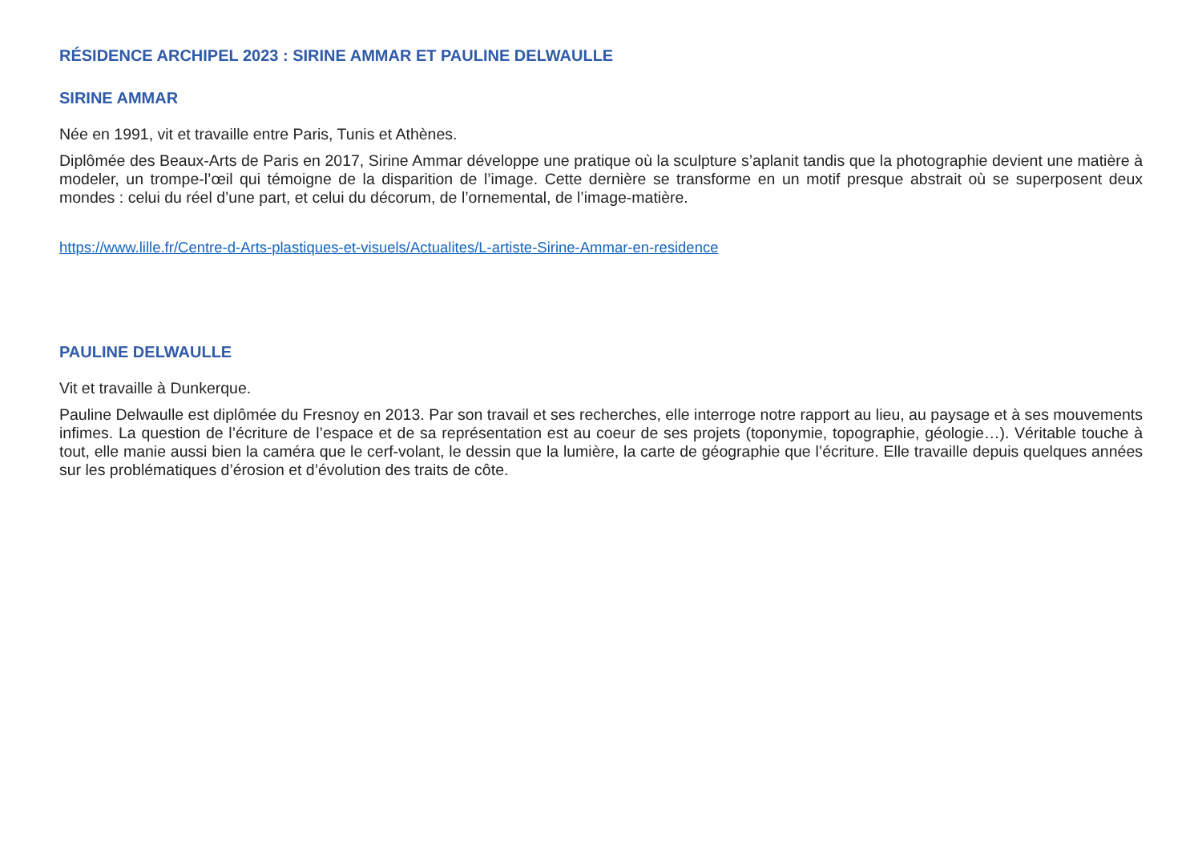RÉSIDENCE ARCHIPEL 2023 : SIRINE AMMAR ET PAULINE DELWAULLE
SIRINE AMMAR
Née en 1991, vit et travaille entre Paris, Tunis et Athènes.
Diplômée des Beaux-Arts de Paris en 2017, Sirine Ammar développe une pratique où la sculpture s’aplanit tandis que la photographie devient une matière à modeler, un trompe-l’œil qui témoigne de la disparition de l’image. Cette dernière se transforme en un motif presque abstrait où se superposent deux mondes : celui du réel d’une part, et celui du décorum, de l’ornemental, de l’image-matière.
https://www.lille.fr/Centre-d-Arts-plastiques-et-visuels/Actualites/L-artiste-Sirine-Ammar-en-residence
PAULINE DELWAULLE
Vit et travaille à Dunkerque.
Pauline Delwaulle est diplômée du Fresnoy en 2013. Par son travail et ses recherches, elle interroge notre rapport au lieu, au paysage et à ses mouvements infimes. La question de l’écriture de l’espace et de sa représentation est au coeur de ses projets (toponymie, topographie, géologie…). Véritable touche à tout, elle manie aussi bien la caméra que le cerf-volant, le dessin que la lumière, la carte de géographie que l’écriture. Elle travaille depuis quelques années sur les problématiques d’érosion et d’évolution des traits de côte.